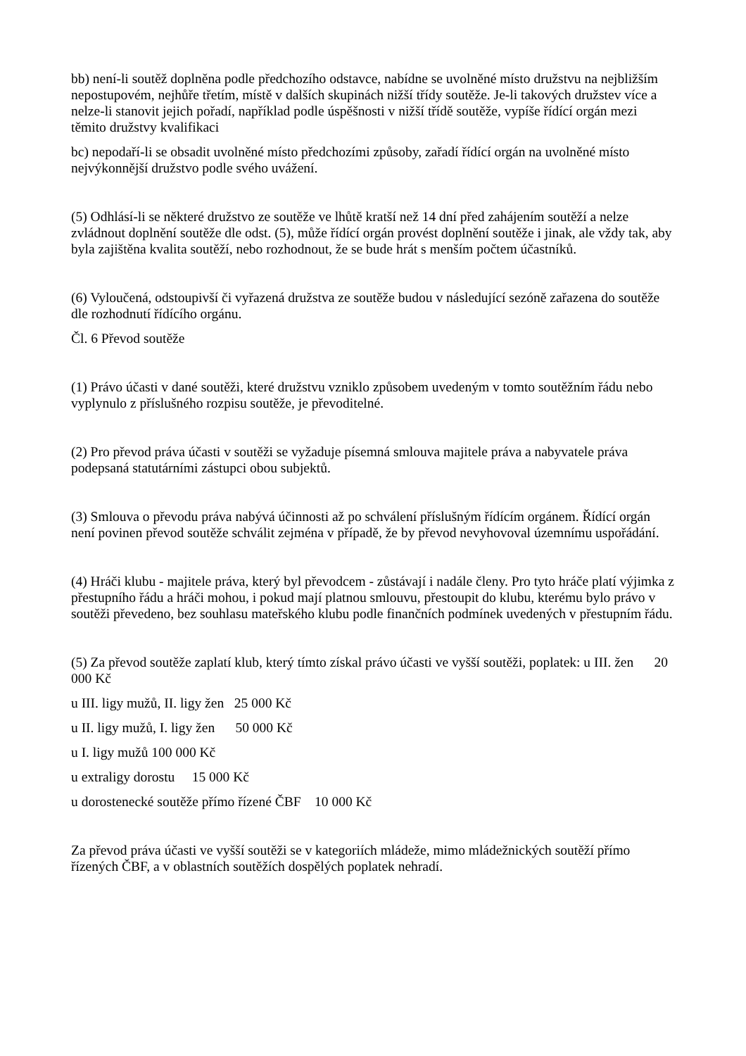bb) není-li soutěž doplněna podle předchozího odstavce, nabídne se uvolněné místo družstvu na nejbližším nepostupovém, nejhůře třetím, místě v dalších skupinách nižší třídy soutěže. Je-li takových družstev více a nelze-li stanovit jejich pořadí, například podle úspěšnosti v nižší třídě soutěže, vypíše řídící orgán mezi těmito družstvy kvalifikaci
bc) nepodaří-li se obsadit uvolněné místo předchozími způsoby, zařadí řídící orgán na uvolněné místo nejvýkonnější družstvo podle svého uvážení.
(5) Odhlásí-li se některé družstvo ze soutěže ve lhůtě kratší než 14 dní před zahájením soutěží a nelze zvládnout doplnění soutěže dle odst. (5), může řídící orgán provést doplnění soutěže i jinak, ale vždy tak, aby byla zajištěna kvalita soutěží, nebo rozhodnout, že se bude hrát s menším počtem účastníků.
(6) Vyloučená, odstoupivší či vyřazená družstva ze soutěže budou v následující sezóně zařazena do soutěže dle rozhodnutí řídícího orgánu.
Čl. 6 Převod soutěže
(1) Právo účasti v dané soutěži, které družstvu vzniklo způsobem uvedeným v tomto soutěžním řádu nebo vyplynulo z příslušného rozpisu soutěže, je převoditelné.
(2) Pro převod práva účasti v soutěži se vyžaduje písemná smlouva majitele práva a nabyvatele práva podepsaná statutárními zástupci obou subjektů.
(3) Smlouva o převodu práva nabývá účinnosti až po schválení příslušným řídícím orgánem. Řídící orgán není povinen převod soutěže schválit zejména v případě, že by převod nevyhovoval územnímu uspořádání.
(4) Hráči klubu - majitele práva, který byl převodcem - zůstávají i nadále členy. Pro tyto hráče platí výjimka z přestupního řádu a hráči mohou, i pokud mají platnou smlouvu, přestoupit do klubu, kterému bylo právo v soutěži převedeno, bez souhlasu mateřského klubu podle finančních podmínek uvedených v přestupním řádu.
(5) Za převod soutěže zaplatí klub, který tímto získal právo účasti ve vyšší soutěži, poplatek: u III. žen 20 000 Kč
u III. ligy mužů, II. ligy žen 25 000 Kč
u II. ligy mužů, I. ligy žen 50 000 Kč
u I. ligy mužů 100 000 Kč
u extraligy dorostu 15 000 Kč
u dorostenecké soutěže přímo řízené ČBF 10 000 Kč
Za převod práva účasti ve vyšší soutěži se v kategoriích mládeže, mimo mládežnických soutěží přímo řízených ČBF, a v oblastních soutěžích dospělých poplatek nehradí.